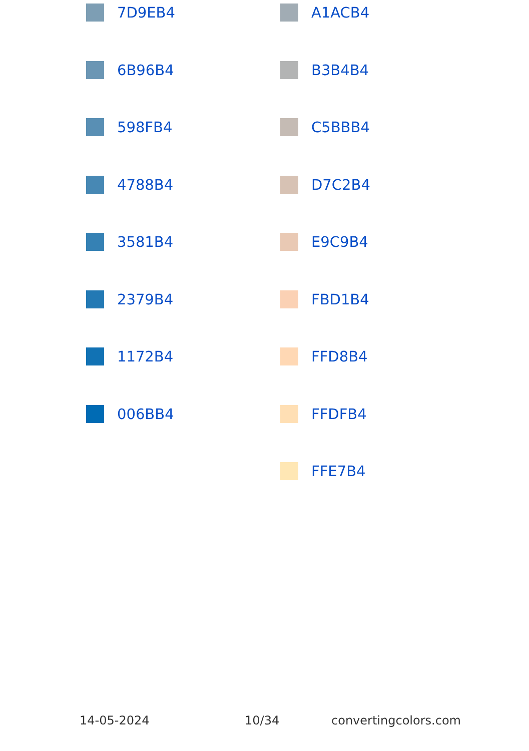7D9EB4
6B96B4
598FB4
4788B4
3581B4
2379B4
1172B4
006BB4
A1ACB4
B3B4B4
C5BBB4
D7C2B4
E9C9B4
FBD1B4
FFD8B4
FFDFB4
FFE7B4
14-05-2024 10/34 convertingcolors.com